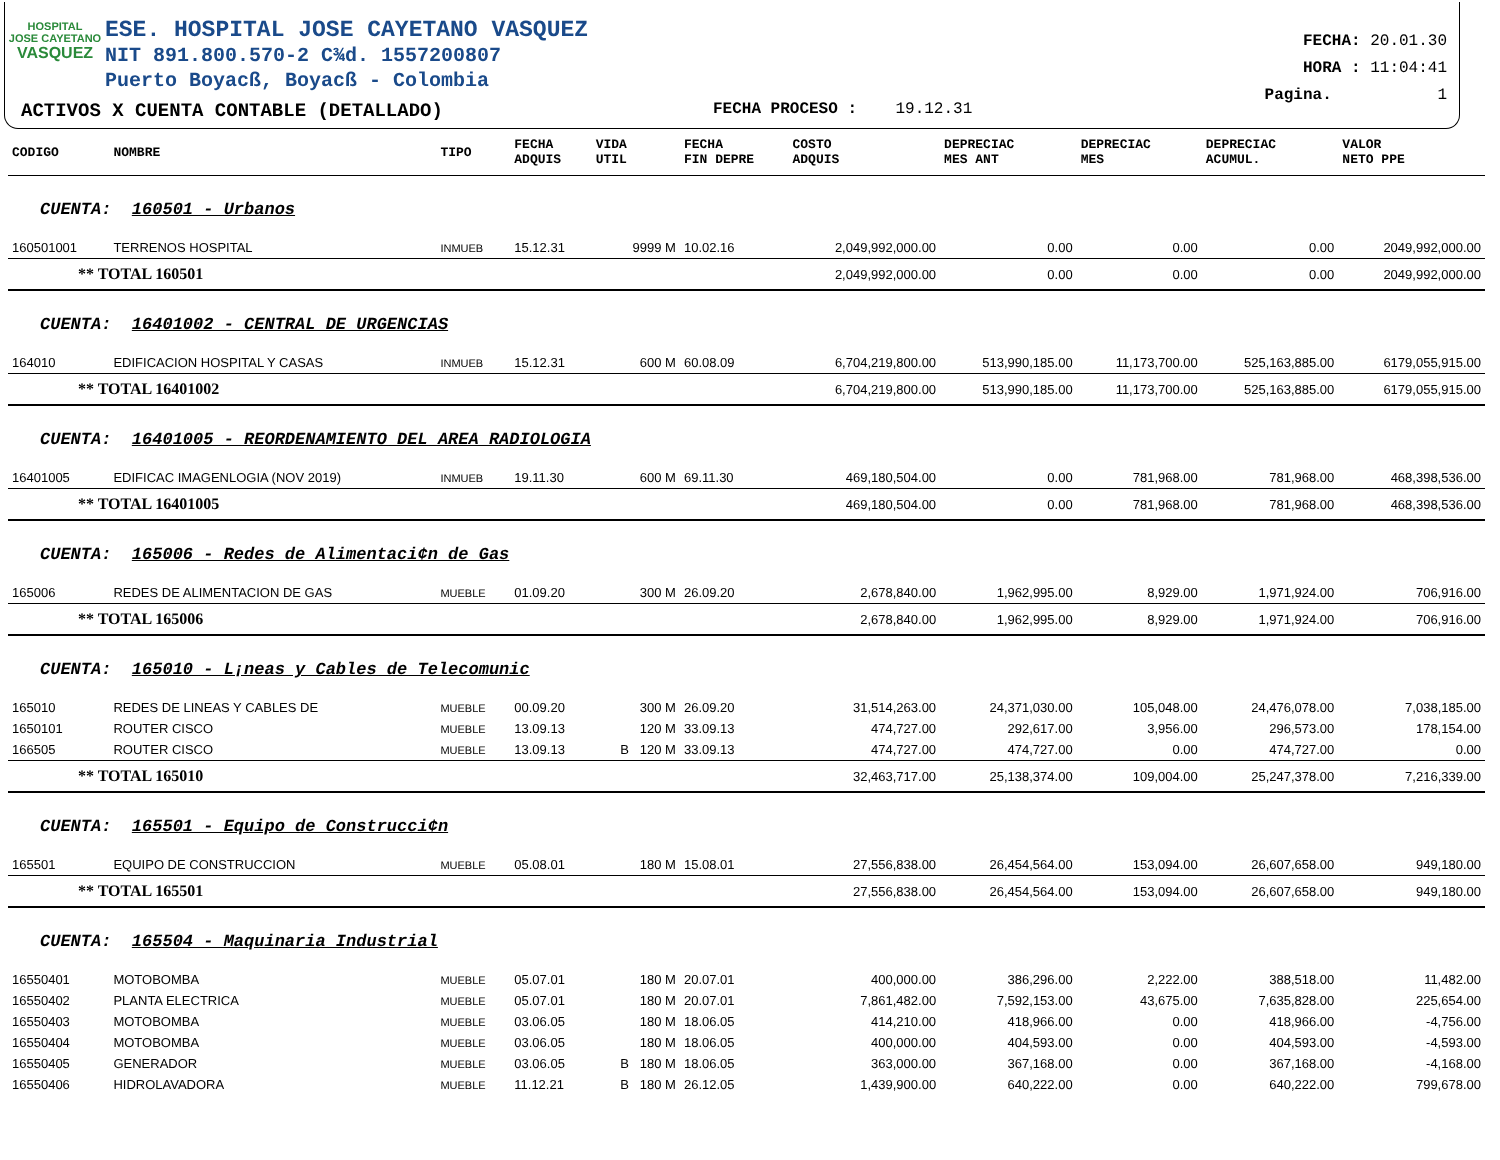HOSPITAL
JOSE CAYETANO
VASQUEZ
ESE. HOSPITAL JOSE CAYETANO VASQUEZ
NIT 891.800.570-2 C¾d. 1557200807
Puerto Boyacß, Boyacß - Colombia
ACTIVOS X CUENTA CONTABLE (DETALLADO)
FECHA PROCESO : 19.12.31
FECHA: 20.01.30
HORA : 11:04:41
Pagina. 1
| CODIGO | NOMBRE | TIPO | FECHA ADQUIS | VIDA UTIL | FECHA FIN DEPRE | COSTO ADQUIS | DEPRECIAC MES ANT | DEPRECIAC MES | DEPRECIAC ACUMUL. | VALOR NETO PPE |
| --- | --- | --- | --- | --- | --- | --- | --- | --- | --- | --- |
| CUENTA: 160501 - Urbanos | | | | | | | | | | |
| 160501001 | TERRENOS HOSPITAL | INMUEB | 15.12.31 | 9999 M | 10.02.16 | 2,049,992,000.00 | 0.00 | 0.00 | 0.00 | 2049,992,000.00 |
| ** TOTAL 160501 | | | | | | 2,049,992,000.00 | 0.00 | 0.00 | 0.00 | 2049,992,000.00 |
| CUENTA: 16401002 - CENTRAL DE URGENCIAS | | | | | | | | | | |
| 164010 | EDIFICACION HOSPITAL Y CASAS | INMUEB | 15.12.31 | 600 M | 60.08.09 | 6,704,219,800.00 | 513,990,185.00 | 11,173,700.00 | 525,163,885.00 | 6179,055,915.00 |
| ** TOTAL 16401002 | | | | | | 6,704,219,800.00 | 513,990,185.00 | 11,173,700.00 | 525,163,885.00 | 6179,055,915.00 |
| CUENTA: 16401005 - REORDENAMIENTO DEL AREA RADIOLOGIA | | | | | | | | | | |
| 16401005 | EDIFICAC IMAGENLOGIA (NOV 2019) | INMUEB | 19.11.30 | 600 M | 69.11.30 | 469,180,504.00 | 0.00 | 781,968.00 | 781,968.00 | 468,398,536.00 |
| ** TOTAL 16401005 | | | | | | 469,180,504.00 | 0.00 | 781,968.00 | 781,968.00 | 468,398,536.00 |
| CUENTA: 165006 - Redes de Alimentaci¢n de Gas | | | | | | | | | | |
| 165006 | REDES DE ALIMENTACION DE GAS | MUEBLE | 01.09.20 | 300 M | 26.09.20 | 2,678,840.00 | 1,962,995.00 | 8,929.00 | 1,971,924.00 | 706,916.00 |
| ** TOTAL 165006 | | | | | | 2,678,840.00 | 1,962,995.00 | 8,929.00 | 1,971,924.00 | 706,916.00 |
| CUENTA: 165010 - L¡neas y Cables de Telecomunic | | | | | | | | | | |
| 165010 | REDES DE LINEAS Y CABLES DE | MUEBLE | 00.09.20 | 300 M | 26.09.20 | 31,514,263.00 | 24,371,030.00 | 105,048.00 | 24,476,078.00 | 7,038,185.00 |
| 1650101 | ROUTER CISCO | MUEBLE | 13.09.13 | 120 M | 33.09.13 | 474,727.00 | 292,617.00 | 3,956.00 | 296,573.00 | 178,154.00 |
| 166505 | ROUTER CISCO | MUEBLE | 13.09.13 | B 120 M | 33.09.13 | 474,727.00 | 474,727.00 | 0.00 | 474,727.00 | 0.00 |
| ** TOTAL 165010 | | | | | | 32,463,717.00 | 25,138,374.00 | 109,004.00 | 25,247,378.00 | 7,216,339.00 |
| CUENTA: 165501 - Equipo de Construcci¢n | | | | | | | | | | |
| 165501 | EQUIPO DE CONSTRUCCION | MUEBLE | 05.08.01 | 180 M | 15.08.01 | 27,556,838.00 | 26,454,564.00 | 153,094.00 | 26,607,658.00 | 949,180.00 |
| ** TOTAL 165501 | | | | | | 27,556,838.00 | 26,454,564.00 | 153,094.00 | 26,607,658.00 | 949,180.00 |
| CUENTA: 165504 - Maquinaria Industrial | | | | | | | | | | |
| 16550401 | MOTOBOMBA | MUEBLE | 05.07.01 | 180 M | 20.07.01 | 400,000.00 | 386,296.00 | 2,222.00 | 388,518.00 | 11,482.00 |
| 16550402 | PLANTA ELECTRICA | MUEBLE | 05.07.01 | 180 M | 20.07.01 | 7,861,482.00 | 7,592,153.00 | 43,675.00 | 7,635,828.00 | 225,654.00 |
| 16550403 | MOTOBOMBA | MUEBLE | 03.06.05 | 180 M | 18.06.05 | 414,210.00 | 418,966.00 | 0.00 | 418,966.00 | -4,756.00 |
| 16550404 | MOTOBOMBA | MUEBLE | 03.06.05 | 180 M | 18.06.05 | 400,000.00 | 404,593.00 | 0.00 | 404,593.00 | -4,593.00 |
| 16550405 | GENERADOR | MUEBLE | 03.06.05 | B 180 M | 18.06.05 | 363,000.00 | 367,168.00 | 0.00 | 367,168.00 | -4,168.00 |
| 16550406 | HIDROLAVADORA | MUEBLE | 11.12.21 | B 180 M | 26.12.05 | 1,439,900.00 | 640,222.00 | 0.00 | 640,222.00 | 799,678.00 |